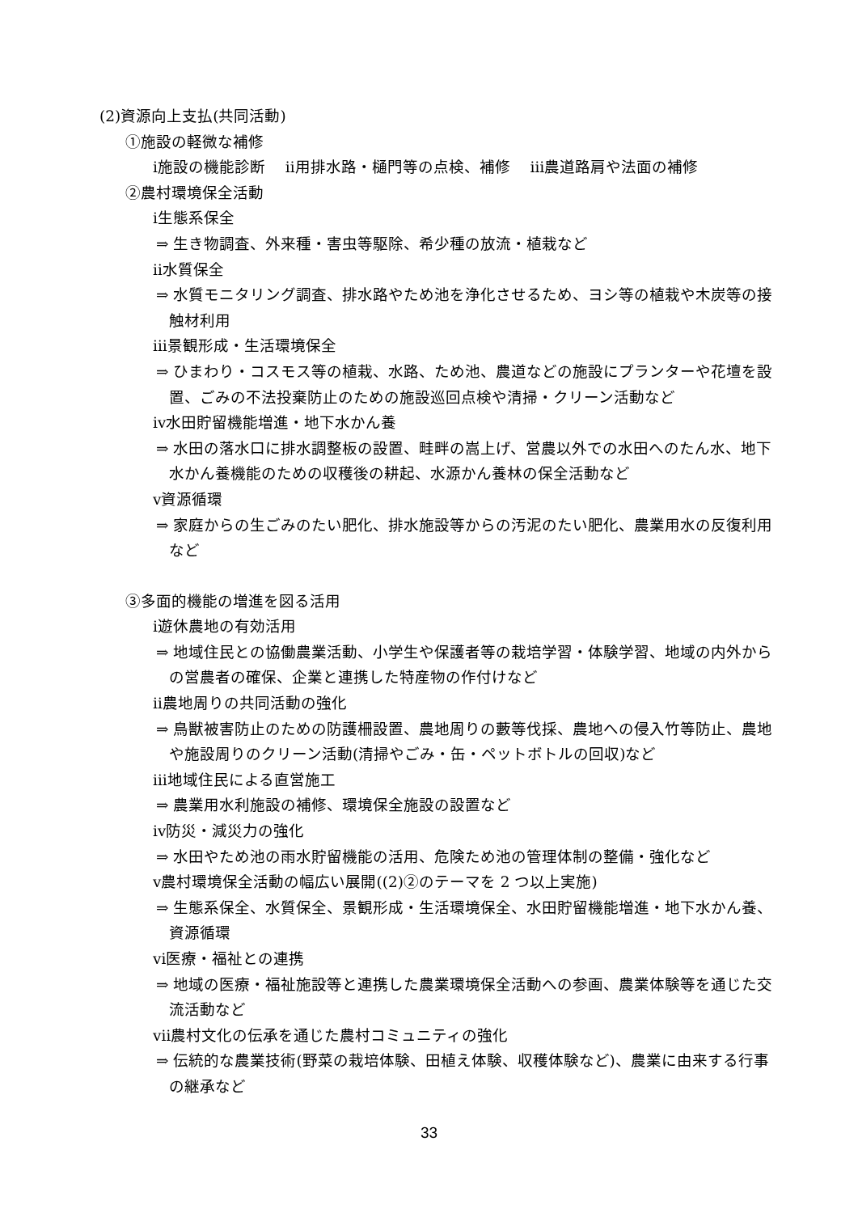(2)資源向上支払(共同活動)
①施設の軽微な補修
ⅰ施設の機能診断　 ⅱ用排水路・樋門等の点検、補修　 ⅲ農道路肩や法面の補修
②農村環境保全活動
ⅰ生態系保全
⇒ 生き物調査、外来種・害虫等駆除、希少種の放流・植栽など
ⅱ水質保全
⇒ 水質モニタリング調査、排水路やため池を浄化させるため、ヨシ等の植栽や木炭等の接触材利用
ⅲ景観形成・生活環境保全
⇒ ひまわり・コスモス等の植栽、水路、ため池、農道などの施設にプランターや花壇を設置、ごみの不法投棄防止のための施設巡回点検や清掃・クリーン活動など
ⅳ水田貯留機能増進・地下水かん養
⇒ 水田の落水口に排水調整板の設置、畦畔の嵩上げ、営農以外での水田へのたん水、地下水かん養機能のための収穫後の耕起、水源かん養林の保全活動など
ⅴ資源循環
⇒ 家庭からの生ごみのたい肥化、排水施設等からの汚泥のたい肥化、農業用水の反復利用など
③多面的機能の増進を図る活用
ⅰ遊休農地の有効活用
⇒ 地域住民との協働農業活動、小学生や保護者等の栽培学習・体験学習、地域の内外からの営農者の確保、企業と連携した特産物の作付けなど
ⅱ農地周りの共同活動の強化
⇒ 鳥獣被害防止のための防護柵設置、農地周りの藪等伐採、農地への侵入竹等防止、農地や施設周りのクリーン活動(清掃やごみ・缶・ペットボトルの回収)など
ⅲ地域住民による直営施工
⇒ 農業用水利施設の補修、環境保全施設の設置など
ⅳ防災・減災力の強化
⇒ 水田やため池の雨水貯留機能の活用、危険ため池の管理体制の整備・強化など
ⅴ農村環境保全活動の幅広い展開((2)②のテーマを 2 つ以上実施)
⇒ 生態系保全、水質保全、景観形成・生活環境保全、水田貯留機能増進・地下水かん養、資源循環
ⅵ医療・福祉との連携
⇒ 地域の医療・福祉施設等と連携した農業環境保全活動への参画、農業体験等を通じた交流活動など
ⅶ農村文化の伝承を通じた農村コミュニティの強化
⇒ 伝統的な農業技術(野菜の栽培体験、田植え体験、収穫体験など)、農業に由来する行事の継承など
33